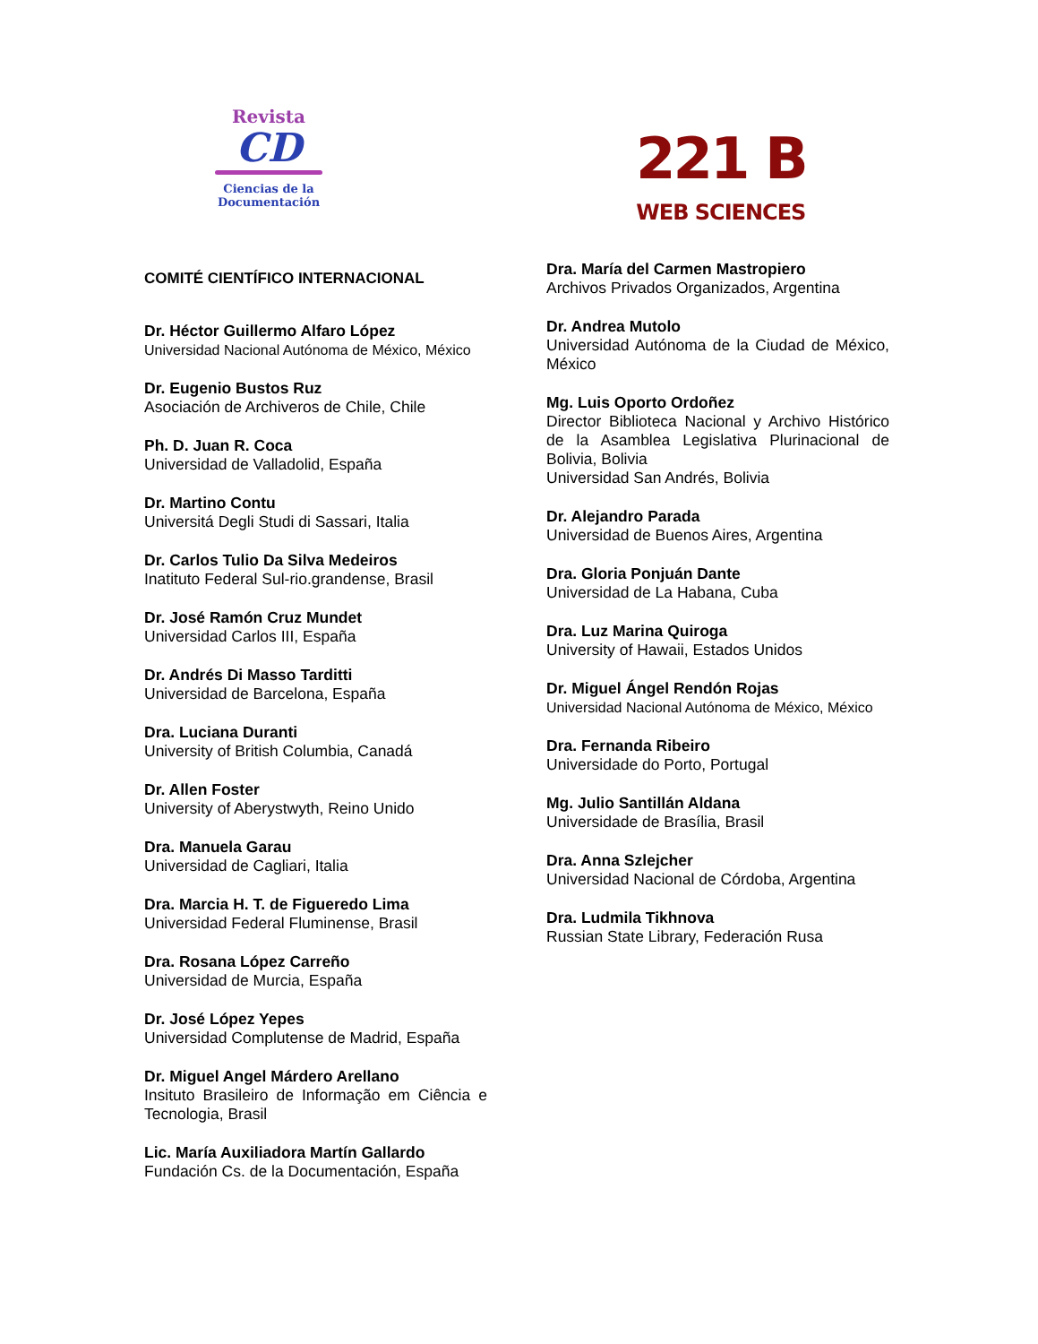Revista
CD
Ciencias de la
Documentación
221 B
WEB SCIENCES
COMITÉ CIENTÍFICO INTERNACIONAL
Dr. Héctor Guillermo Alfaro López
Universidad Nacional Autónoma de México, México
Dr. Eugenio Bustos Ruz
Asociación de Archiveros de Chile, Chile
Ph. D. Juan R. Coca
Universidad de Valladolid, España
Dr. Martino Contu
Universitá Degli Studi di Sassari, Italia
Dr. Carlos Tulio Da Silva Medeiros
Inatituto Federal Sul-rio.grandense, Brasil
Dr. José Ramón Cruz Mundet
Universidad Carlos III, España
Dr. Andrés Di Masso Tarditti
Universidad de Barcelona, España
Dra. Luciana Duranti
University of British Columbia, Canadá
Dr. Allen Foster
University of Aberystwyth, Reino Unido
Dra. Manuela Garau
Universidad de Cagliari, Italia
Dra. Marcia H. T. de Figueredo Lima
Universidad Federal Fluminense, Brasil
Dra. Rosana López Carreño
Universidad de Murcia, España
Dr. José López Yepes
Universidad Complutense de Madrid, España
Dr. Miguel Angel Márdero Arellano
Insituto Brasileiro de Informação em Ciência e Tecnologia, Brasil
Lic. María Auxiliadora Martín Gallardo
Fundación Cs. de la Documentación, España
Dra. María del Carmen Mastropiero
Archivos Privados Organizados, Argentina
Dr. Andrea Mutolo
Universidad Autónoma de la Ciudad de México, México
Mg. Luis Oporto Ordoñez
Director Biblioteca Nacional y Archivo Histórico de la Asamblea Legislativa Plurinacional de Bolivia, Bolivia
Universidad San Andrés, Bolivia
Dr. Alejandro Parada
Universidad de Buenos Aires, Argentina
Dra. Gloria Ponjuán Dante
Universidad de La Habana, Cuba
Dra. Luz Marina Quiroga
University of Hawaii, Estados Unidos
Dr. Miguel Ángel Rendón Rojas
Universidad Nacional Autónoma de México, México
Dra. Fernanda Ribeiro
Universidade do Porto, Portugal
Mg. Julio Santillán Aldana
Universidade de Brasília, Brasil
Dra. Anna Szlejcher
Universidad Nacional de Córdoba, Argentina
Dra. Ludmila Tikhnova
Russian State Library, Federación Rusa